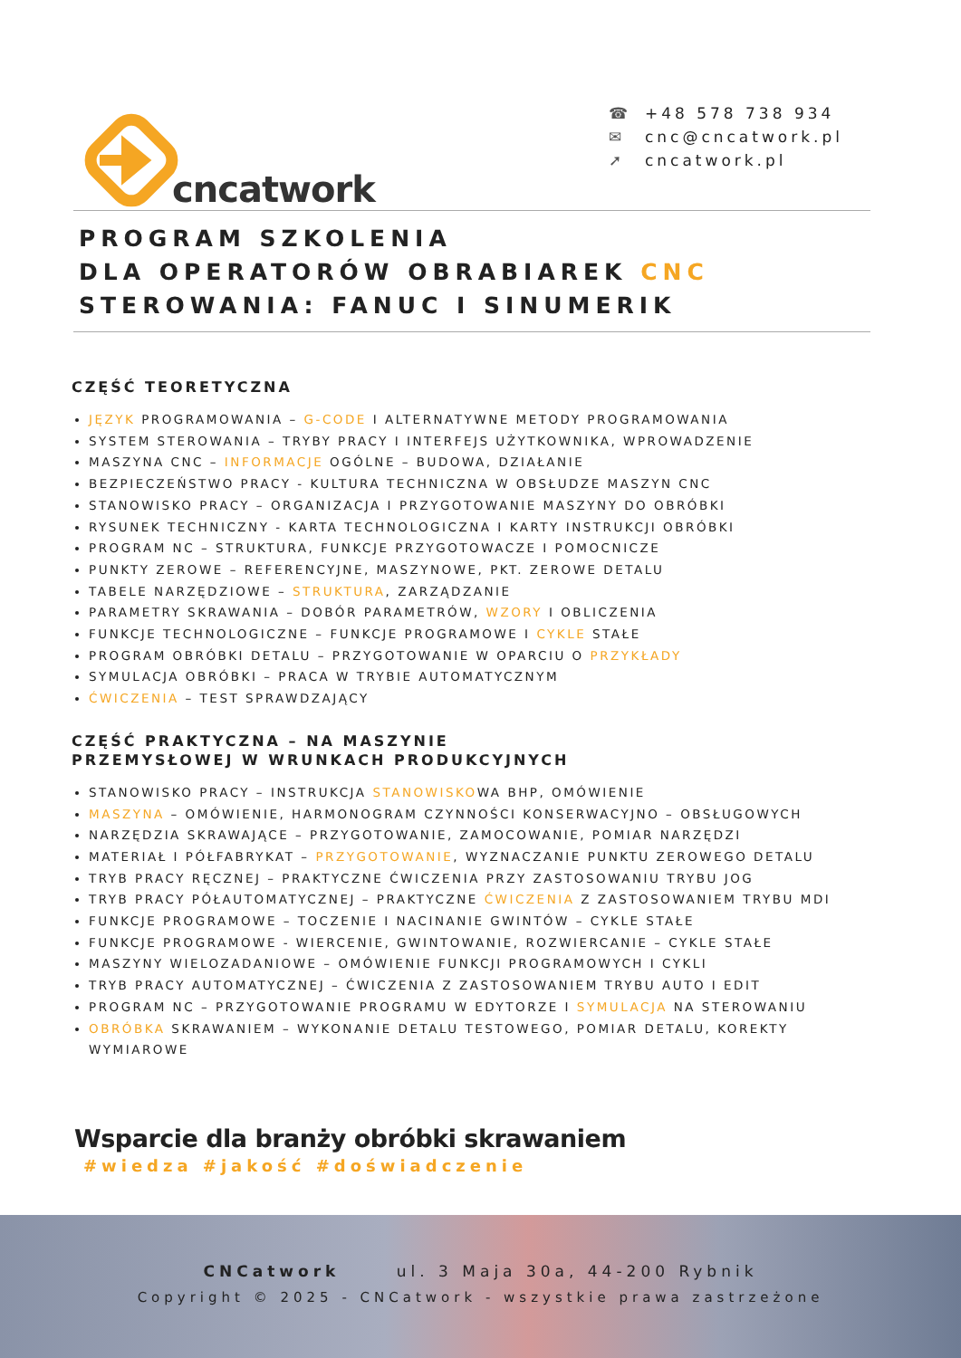cncatwork
☎ +48 578 738 934
✉ cnc@cncatwork.pl
➚ cncatwork.pl
PROGRAM SZKOLENIA
DLA OPERATORÓW OBRABIAREK CNC
STEROWANIA: FANUC I SINUMERIK
CZĘŚĆ TEORETYCZNA
JĘZYK PROGRAMOWANIA – G-CODE I ALTERNATYWNE METODY PROGRAMOWANIA
SYSTEM STEROWANIA – TRYBY PRACY I INTERFEJS UŻYTKOWNIKA, WPROWADZENIE
MASZYNA CNC – INFORMACJE OGÓLNE – BUDOWA, DZIAŁANIE
BEZPIECZEŃSTWO PRACY - KULTURA TECHNICZNA W OBSŁUDZE MASZYN CNC
STANOWISKO PRACY – ORGANIZACJA I PRZYGOTOWANIE MASZYNY DO OBRÓBKI
RYSUNEK TECHNICZNY - KARTA TECHNOLOGICZNA I KARTY INSTRUKCJI OBRÓBKI
PROGRAM NC – STRUKTURA, FUNKCJE PRZYGOTOWACZE I POMOCNICZE
PUNKTY ZEROWE – REFERENCYJNE, MASZYNOWE, PKT. ZEROWE DETALU
TABELE NARZĘDZIOWE – STRUKTURA, ZARZĄDZANIE
PARAMETRY SKRAWANIA – DOBÓR PARAMETRÓW, WZORY I OBLICZENIA
FUNKCJE TECHNOLOGICZNE – FUNKCJE PROGRAMOWE I CYKLE STAŁE
PROGRAM OBRÓBKI DETALU – PRZYGOTOWANIE W OPARCIU O PRZYKŁADY
SYMULACJA OBRÓBKI – PRACA W TRYBIE AUTOMATYCZNYM
ĆWICZENIA – TEST SPRAWDZAJĄCY
CZĘŚĆ PRAKTYCZNA – NA MASZYNIE
PRZEMYSŁOWEJ W WRUNKACH PRODUKCYJNYCH
STANOWISKO PRACY – INSTRUKCJA STANOWISKOWA BHP, OMÓWIENIE
MASZYNA – OMÓWIENIE, HARMONOGRAM CZYNNOŚCI KONSERWACYJNO – OBSŁUGOWYCH
NARZĘDZIA SKRAWAJĄCE – PRZYGOTOWANIE, ZAMOCOWANIE, POMIAR NARZĘDZI
MATERIAŁ I PÓŁFABRYKAT – PRZYGOTOWANIE, WYZNACZANIE PUNKTU ZEROWEGO DETALU
TRYB PRACY RĘCZNEJ – PRAKTYCZNE ĆWICZENIA PRZY ZASTOSOWANIU TRYBU JOG
TRYB PRACY PÓŁAUTOMATYCZNEJ – PRAKTYCZNE ĆWICZENIA Z ZASTOSOWANIEM TRYBU MDI
FUNKCJE PROGRAMOWE – TOCZENIE I NACINANIE GWINTÓW – CYKLE STAŁE
FUNKCJE PROGRAMOWE - WIERCENIE, GWINTOWANIE, ROZWIERCANIE – CYKLE STAŁE
MASZYNY WIELOZADANIOWE – OMÓWIENIE FUNKCJI PROGRAMOWYCH I CYKLI
TRYB PRACY AUTOMATYCZNEJ – ĆWICZENIA Z ZASTOSOWANIEM TRYBU AUTO I EDIT
PROGRAM NC – PRZYGOTOWANIE PROGRAMU W EDYTORZE I SYMULACJA NA STEROWANIU
OBRÓBKA SKRAWANIEM – WYKONANIE DETALU TESTOWEGO, POMIAR DETALU, KOREKTY WYMIAROWE
Wsparcie dla branży obróbki skrawaniem
#wiedza #jakość #doświadczenie
CNCatwork ul. 3 Maja 30a, 44-200 Rybnik
Copyright © 2025 - CNCatwork - wszystkie prawa zastrzeżone